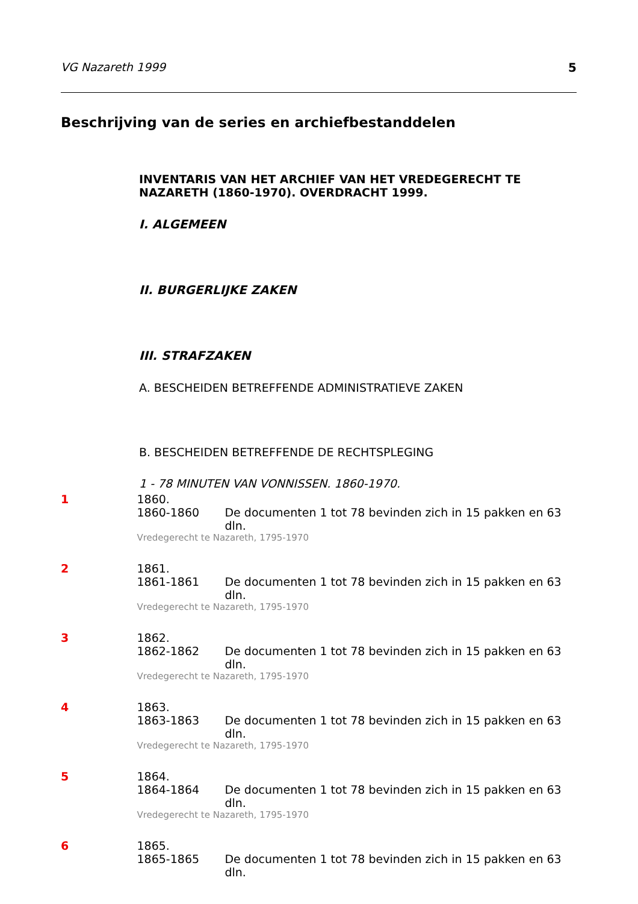VG Nazareth 1999 5
Beschrijving van de series en archiefbestanddelen
INVENTARIS VAN HET ARCHIEF VAN HET VREDEGERECHT TE NAZARETH (1860-1970). OVERDRACHT 1999.
I. ALGEMEEN
II. BURGERLIJKE ZAKEN
III. STRAFZAKEN
A. BESCHEIDEN BETREFFENDE ADMINISTRATIEVE ZAKEN
B. BESCHEIDEN BETREFFENDE DE RECHTSPLEGING
1 - 78 MINUTEN VAN VONNISSEN. 1860-1970.
1 1860.
1860-1860 De documenten 1 tot 78 bevinden zich in 15 pakken en 63 dln.
Vredegerecht te Nazareth, 1795-1970
2 1861.
1861-1861 De documenten 1 tot 78 bevinden zich in 15 pakken en 63 dln.
Vredegerecht te Nazareth, 1795-1970
3 1862.
1862-1862 De documenten 1 tot 78 bevinden zich in 15 pakken en 63 dln.
Vredegerecht te Nazareth, 1795-1970
4 1863.
1863-1863 De documenten 1 tot 78 bevinden zich in 15 pakken en 63 dln.
Vredegerecht te Nazareth, 1795-1970
5 1864.
1864-1864 De documenten 1 tot 78 bevinden zich in 15 pakken en 63 dln.
Vredegerecht te Nazareth, 1795-1970
6 1865.
1865-1865 De documenten 1 tot 78 bevinden zich in 15 pakken en 63 dln.